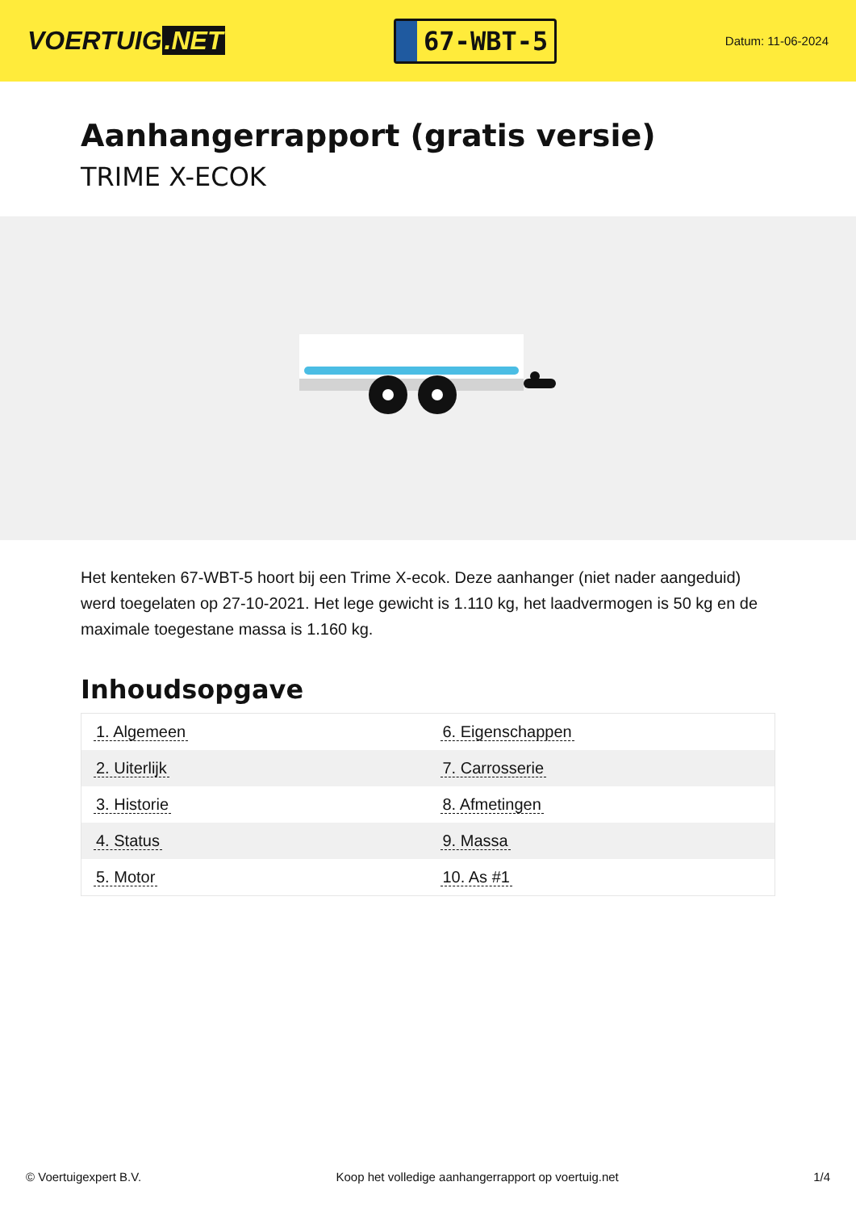VOERTUIG.NET
67-WBT-5
Datum: 11-06-2024
Aanhangerrapport (gratis versie)
TRIME X-ECOK
Het kenteken 67-WBT-5 hoort bij een Trime X-ecok. Deze aanhanger (niet nader aangeduid) werd toegelaten op 27-10-2021. Het lege gewicht is 1.110 kg, het laadvermogen is 50 kg en de maximale toegestane massa is 1.160 kg.
Inhoudsopgave
| 1. Algemeen | 6. Eigenschappen |
| 2. Uiterlijk | 7. Carrosserie |
| 3. Historie | 8. Afmetingen |
| 4. Status | 9. Massa |
| 5. Motor | 10. As #1 |
© Voertuigexpert B.V. Koop het volledige aanhangerrapport op voertuig.net 1/4